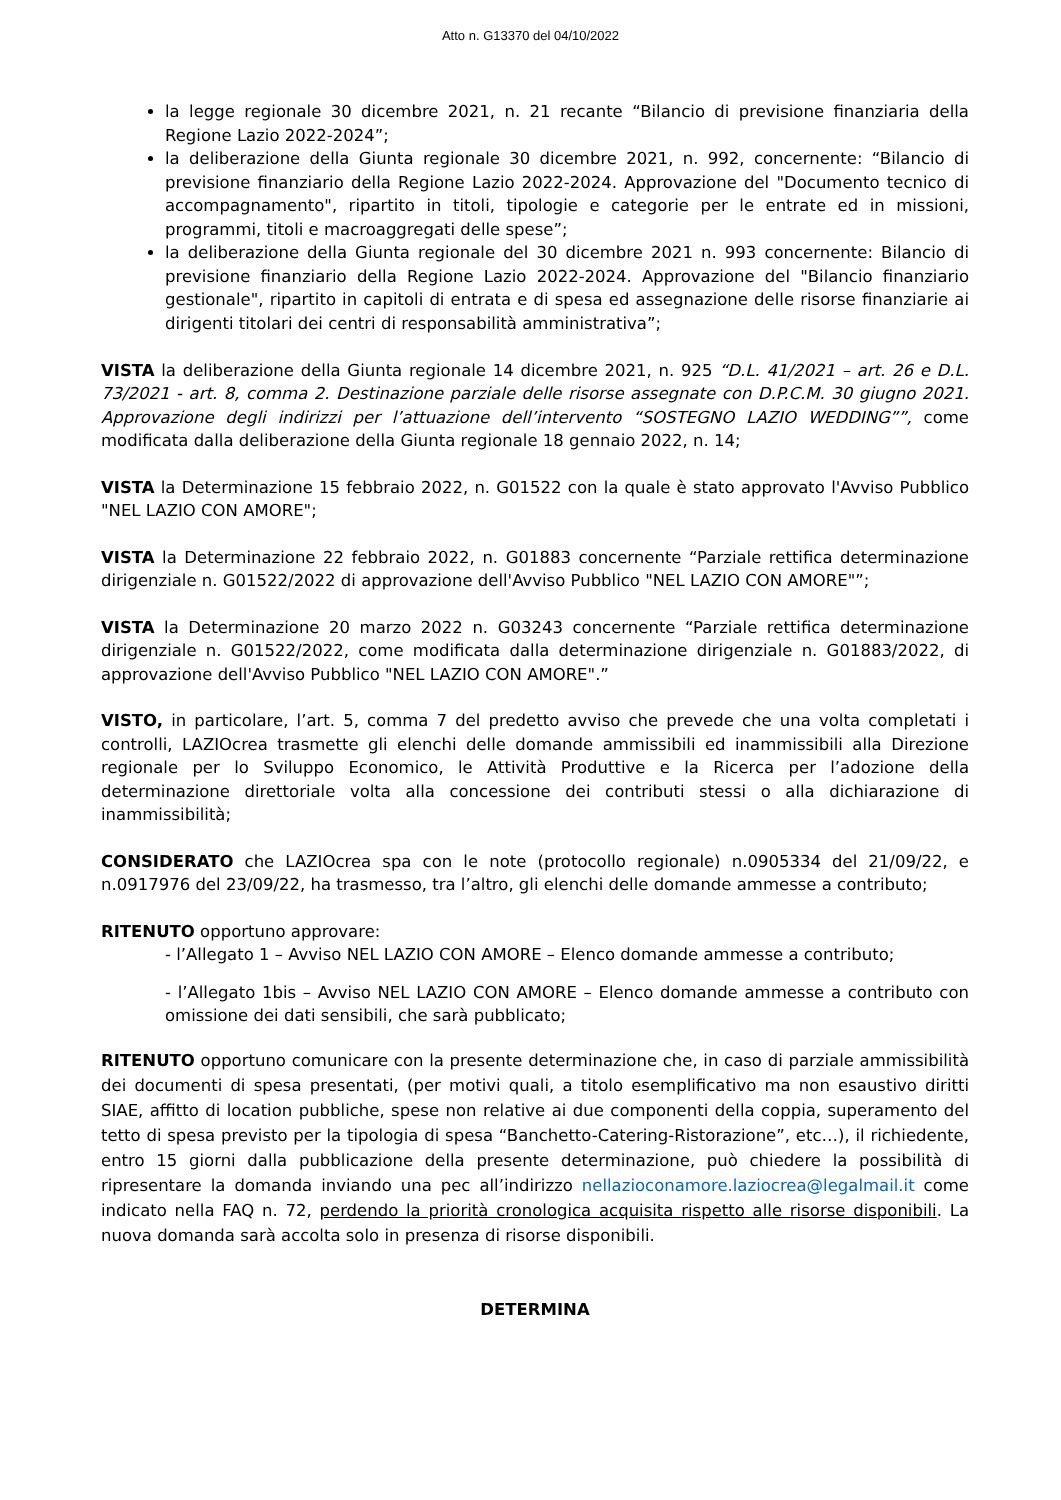Atto n. G13370 del 04/10/2022
la legge regionale 30 dicembre 2021, n. 21 recante “Bilancio di previsione finanziaria della Regione Lazio 2022-2024”;
la deliberazione della Giunta regionale 30 dicembre 2021, n. 992, concernente: “Bilancio di previsione finanziario della Regione Lazio 2022-2024. Approvazione del "Documento tecnico di accompagnamento", ripartito in titoli, tipologie e categorie per le entrate ed in missioni, programmi, titoli e macroaggregati delle spese”;
la deliberazione della Giunta regionale del 30 dicembre 2021 n. 993 concernente: Bilancio di previsione finanziario della Regione Lazio 2022-2024. Approvazione del "Bilancio finanziario gestionale", ripartito in capitoli di entrata e di spesa ed assegnazione delle risorse finanziarie ai dirigenti titolari dei centri di responsabilità amministrativa”;
VISTA la deliberazione della Giunta regionale 14 dicembre 2021, n. 925 “D.L. 41/2021 – art. 26 e D.L. 73/2021 - art. 8, comma 2. Destinazione parziale delle risorse assegnate con D.P.C.M. 30 giugno 2021. Approvazione degli indirizzi per l’attuazione dell’intervento “SOSTEGNO LAZIO WEDDING””, come modificata dalla deliberazione della Giunta regionale 18 gennaio 2022, n. 14;
VISTA la Determinazione 15 febbraio 2022, n. G01522 con la quale è stato approvato l'Avviso Pubblico "NEL LAZIO CON AMORE";
VISTA la Determinazione 22 febbraio 2022, n. G01883 concernente “Parziale rettifica determinazione dirigenziale n. G01522/2022 di approvazione dell'Avviso Pubblico "NEL LAZIO CON AMORE"”;
VISTA la Determinazione 20 marzo 2022 n. G03243 concernente “Parziale rettifica determinazione dirigenziale n. G01522/2022, come modificata dalla determinazione dirigenziale n. G01883/2022, di approvazione dell'Avviso Pubblico "NEL LAZIO CON AMORE".”
VISTO, in particolare, l’art. 5, comma 7 del predetto avviso che prevede che una volta completati i controlli, LAZIOcrea trasmette gli elenchi delle domande ammissibili ed inammissibili alla Direzione regionale per lo Sviluppo Economico, le Attività Produttive e la Ricerca per l’adozione della determinazione direttoriale volta alla concessione dei contributi stessi o alla dichiarazione di inammissibilità;
CONSIDERATO che LAZIOcrea spa con le note (protocollo regionale) n.0905334 del 21/09/22, e n.0917976 del 23/09/22, ha trasmesso, tra l’altro, gli elenchi delle domande ammesse a contributo;
RITENUTO opportuno approvare:
- l’Allegato 1 – Avviso NEL LAZIO CON AMORE – Elenco domande ammesse a contributo;
- l’Allegato 1bis – Avviso NEL LAZIO CON AMORE – Elenco domande ammesse a contributo con omissione dei dati sensibili, che sarà pubblicato;
RITENUTO opportuno comunicare con la presente determinazione che, in caso di parziale ammissibilità dei documenti di spesa presentati, (per motivi quali, a titolo esemplificativo ma non esaustivo diritti SIAE, affitto di location pubbliche, spese non relative ai due componenti della coppia, superamento del tetto di spesa previsto per la tipologia di spesa “Banchetto-Catering-Ristorazione”, etc…), il richiedente, entro 15 giorni dalla pubblicazione della presente determinazione, può chiedere la possibilità di ripresentare la domanda inviando una pec all’indirizzo nellazioconamore.laziocrea@legalmail.it come indicato nella FAQ n. 72, perdendo la priorità cronologica acquisita rispetto alle risorse disponibili. La nuova domanda sarà accolta solo in presenza di risorse disponibili.
DETERMINA